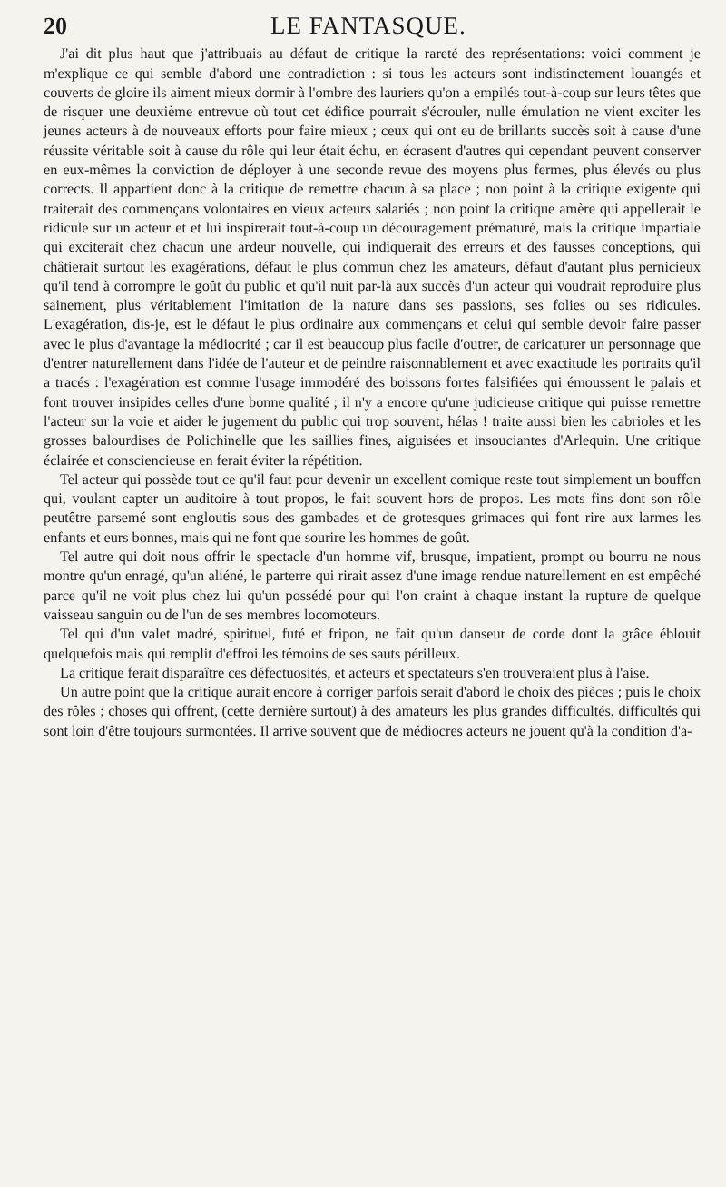20 LE FANTASQUE.
J'ai dit plus haut que j'attribuais au défaut de critique la rareté des représentations: voici comment je m'explique ce qui semble d'abord une contradiction : si tous les acteurs sont indistinctement louangés et couverts de gloire ils aiment mieux dormir à l'ombre des lauriers qu'on a empilés tout-à-coup sur leurs têtes que de risquer une deuxième entrevue où tout cet édifice pourrait s'écrouler, nulle émulation ne vient exciter les jeunes acteurs à de nouveaux efforts pour faire mieux ; ceux qui ont eu de brillants succès soit à cause d'une réussite véritable soit à cause du rôle qui leur était échu, en écrasent d'autres qui cependant peuvent conserver en eux-mêmes la conviction de déployer à une seconde revue des moyens plus fermes, plus élevés ou plus corrects. Il appartient donc à la critique de remettre chacun à sa place ; non point à la critique exigente qui traiterait des commençans volontaires en vieux acteurs salariés ; non point la critique amère qui appellerait le ridicule sur un acteur et et lui inspirerait tout-à-coup un découragement prématuré, mais la critique impartiale qui exciterait chez chacun une ardeur nouvelle, qui indiquerait des erreurs et des fausses conceptions, qui châtierait surtout les exagérations, défaut le plus commun chez les amateurs, défaut d'autant plus pernicieux qu'il tend à corrompre le goût du public et qu'il nuit par-là aux succès d'un acteur qui voudrait reproduire plus sainement, plus véritablement l'imitation de la nature dans ses passions, ses folies ou ses ridicules. L'exagération, dis-je, est le défaut le plus ordinaire aux commençans et celui qui semble devoir faire passer avec le plus d'avantage la médiocrité ; car il est beaucoup plus facile d'outrer, de caricaturer un personnage que d'entrer naturellement dans l'idée de l'auteur et de peindre raisonnablement et avec exactitude les portraits qu'il a tracés : l'exagération est comme l'usage immodéré des boissons fortes falsifiées qui émoussent le palais et font trouver insipides celles d'une bonne qualité ; il n'y a encore qu'une judicieuse critique qui puisse remettre l'acteur sur la voie et aider le jugement du public qui trop souvent, hélas ! traite aussi bien les cabrioles et les grosses balourdises de Polichinelle que les saillies fines, aiguisées et insouciantes d'Arlequin. Une critique éclairée et consciencieuse en ferait éviter la répétition.
Tel acteur qui possède tout ce qu'il faut pour devenir un excellent comique reste tout simplement un bouffon qui, voulant capter un auditoire à tout propos, le fait souvent hors de propos. Les mots fins dont son rôle peutêtre parsemé sont engloutis sous des gambades et de grotesques grimaces qui font rire aux larmes les enfants et eurs bonnes, mais qui ne font que sourire les hommes de goût.
Tel autre qui doit nous offrir le spectacle d'un homme vif, brusque, impatient, prompt ou bourru ne nous montre qu'un enragé, qu'un aliéné, le parterre qui rirait assez d'une image rendue naturellement en est empêché parce qu'il ne voit plus chez lui qu'un possédé pour qui l'on craint à chaque instant la rupture de quelque vaisseau sanguin ou de l'un de ses membres locomoteurs.
Tel qui d'un valet madré, spirituel, futé et fripon, ne fait qu'un danseur de corde dont la grâce éblouit quelquefois mais qui remplit d'effroi les témoins de ses sauts périlleux.
La critique ferait disparaître ces défectuosités, et acteurs et spectateurs s'en trouveraient plus à l'aise.
Un autre point que la critique aurait encore à corriger parfois serait d'abord le choix des pièces ; puis le choix des rôles ; choses qui offrent, (cette dernière surtout) à des amateurs les plus grandes difficultés, difficultés qui sont loin d'être toujours surmontées. Il arrive souvent que de médiocres acteurs ne jouent qu'à la condition d'a-